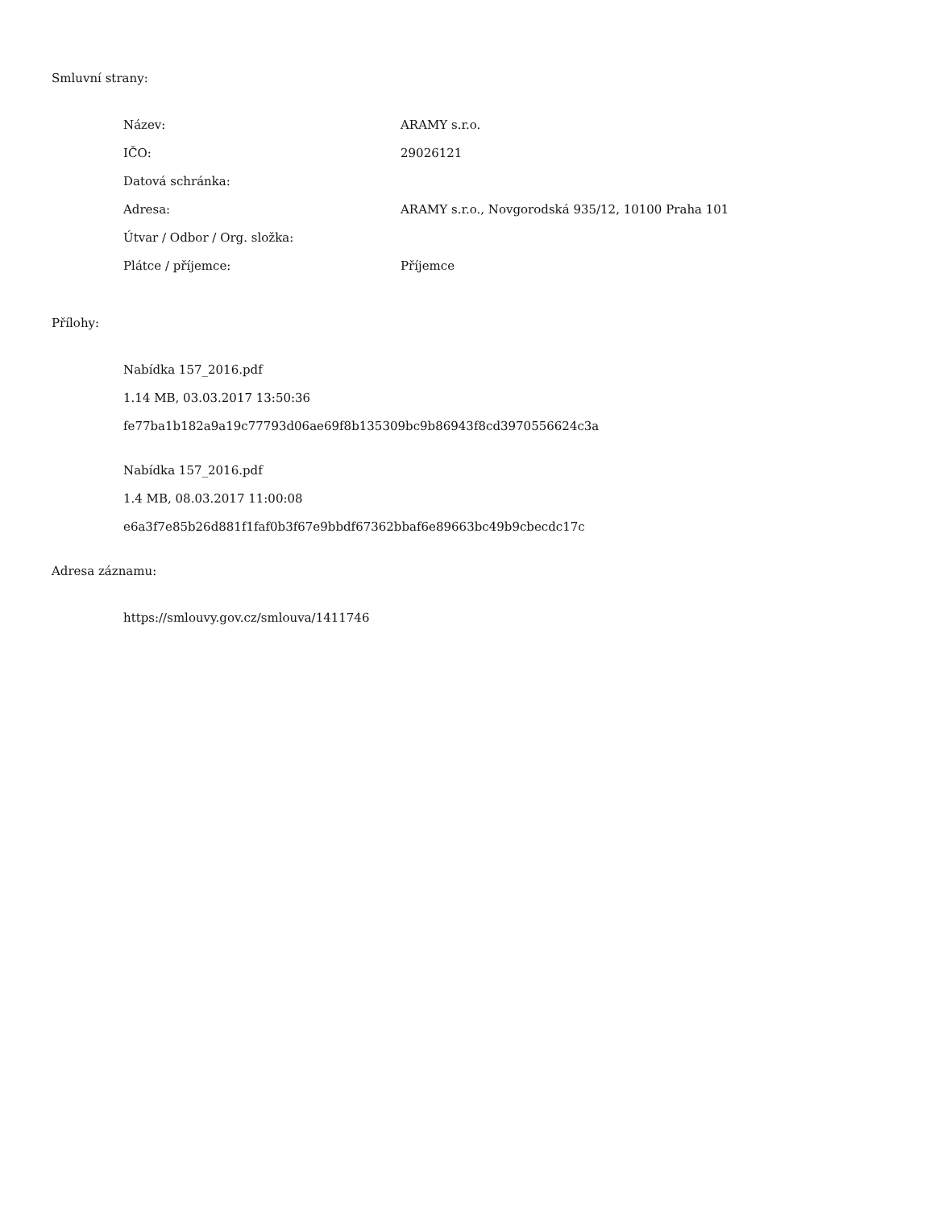Smluvní strany:
| Název: | ARAMY s.r.o. |
| IČO: | 29026121 |
| Datová schránka: | |
| Adresa: | ARAMY s.r.o., Novgorodská 935/12, 10100 Praha 101 |
| Útvar / Odbor / Org. složka: | |
| Plátce / příjemce: | Příjemce |
Přílohy:
Nabídka 157_2016.pdf
1.14 MB, 03.03.2017 13:50:36
fe77ba1b182a9a19c77793d06ae69f8b135309bc9b86943f8cd3970556624c3a
Nabídka 157_2016.pdf
1.4 MB, 08.03.2017 11:00:08
e6a3f7e85b26d881f1faf0b3f67e9bbdf67362bbaf6e89663bc49b9cbecdc17c
Adresa záznamu:
https://smlouvy.gov.cz/smlouva/1411746